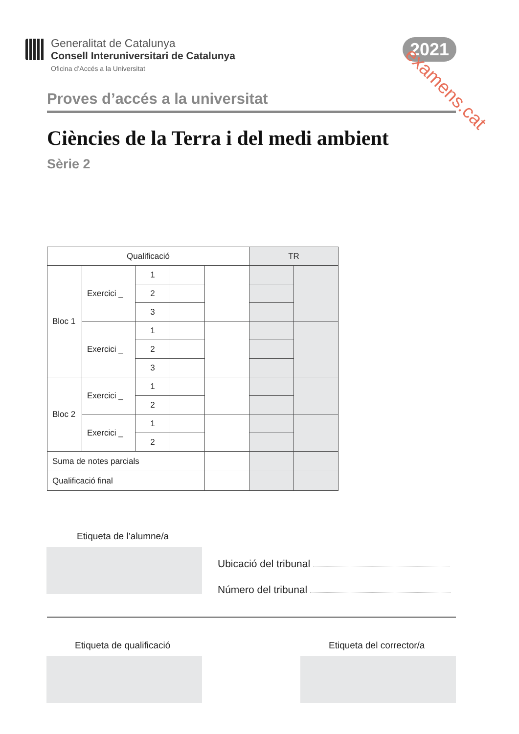Generalitat de Catalunya
Consell Interuniversitari de Catalunya
Oficina d’Accés a la Universitat
2021 examens.cat
Proves d’accés a la universitat
Ciències de la Terra i del medi ambient
Sèrie 2
| Qualificació | | | | | TR | |
| Bloc 1 | Exercici _ | 1 | | | | |
| | | 2 | | | | |
| | | 3 | | | | |
| | Exercici _ | 1 | | | | |
| | | 2 | | | | |
| | | 3 | | | | |
| Bloc 2 | Exercici _ | 1 | | | | |
| | | 2 | | | | |
| | Exercici _ | 1 | | | | |
| | | 2 | | | | |
| Suma de notes parcials | | | | | | |
| Qualificació final | | | | | | |
Etiqueta de l’alumne/a
Ubicació del tribunal
Número del tribunal
Etiqueta de qualificació Etiqueta del corrector/a